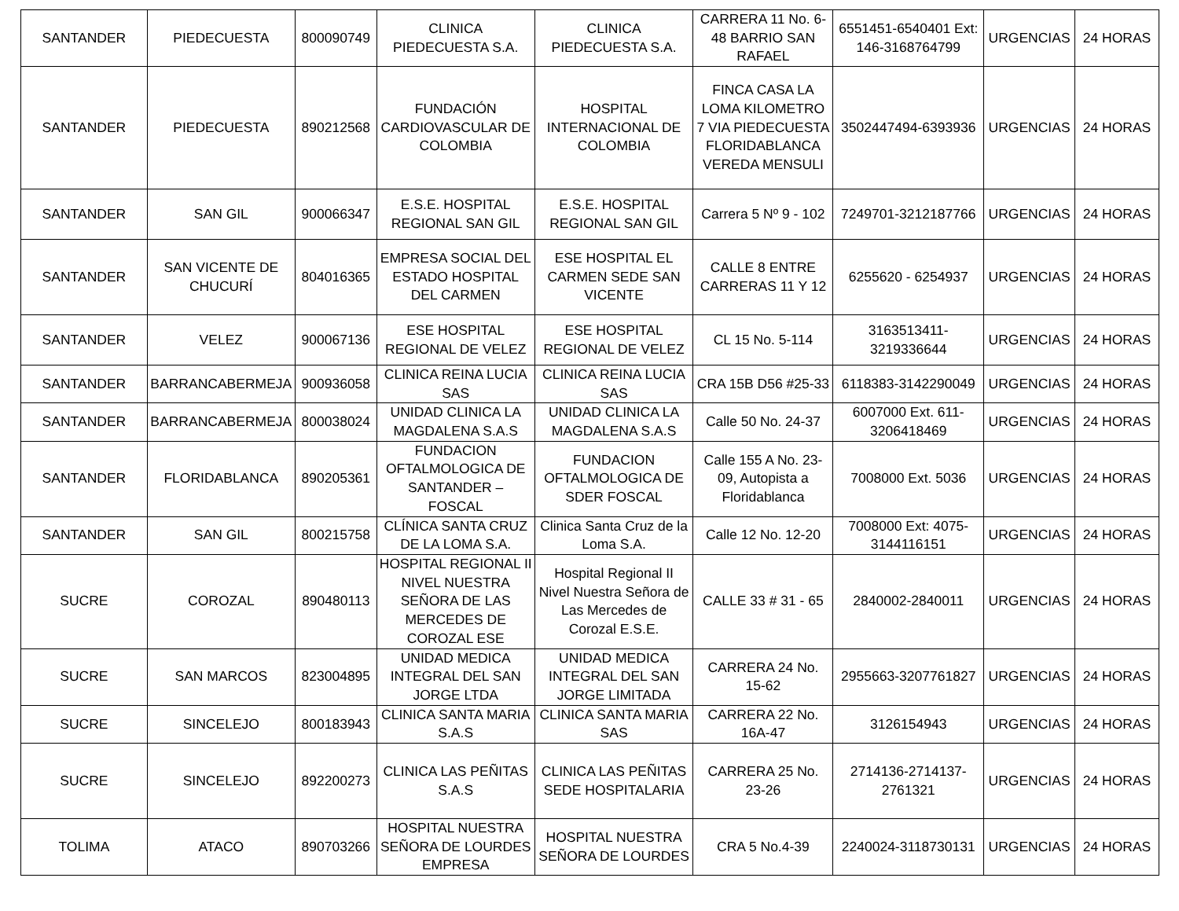| SANTANDER | PIEDECUESTA | 800090749 | CLINICA PIEDECUESTA S.A. | CLINICA PIEDECUESTA S.A. | CARRERA 11 No. 6-48 BARRIO SAN RAFAEL | 6551451-6540401 Ext: 146-3168764799 | URGENCIAS | 24 HORAS |
| SANTANDER | PIEDECUESTA | 890212568 | FUNDACIÓN CARDIOVASCULAR DE COLOMBIA | HOSPITAL INTERNACIONAL DE COLOMBIA | FINCA CASA LA LOMA KILOMETRO 7 VIA PIEDECUESTA FLORIDABLANCA VEREDA MENSULI | 3502447494-6393936 | URGENCIAS | 24 HORAS |
| SANTANDER | SAN GIL | 900066347 | E.S.E. HOSPITAL REGIONAL SAN GIL | E.S.E. HOSPITAL REGIONAL SAN GIL | Carrera 5 Nº 9 - 102 | 7249701-3212187766 | URGENCIAS | 24 HORAS |
| SANTANDER | SAN VICENTE DE CHUCURÍ | 804016365 | EMPRESA SOCIAL DEL ESTADO HOSPITAL DEL CARMEN | ESE HOSPITAL EL CARMEN SEDE SAN VICENTE | CALLE 8 ENTRE CARRERAS 11 Y 12 | 6255620 - 6254937 | URGENCIAS | 24 HORAS |
| SANTANDER | VELEZ | 900067136 | ESE HOSPITAL REGIONAL DE VELEZ | ESE HOSPITAL REGIONAL DE VELEZ | CL 15 No. 5-114 | 3163513411-3219336644 | URGENCIAS | 24 HORAS |
| SANTANDER | BARRANCABERMEJA | 900936058 | CLINICA REINA LUCIA SAS | CLINICA REINA LUCIA SAS | CRA 15B D56 #25-33 | 6118383-3142290049 | URGENCIAS | 24 HORAS |
| SANTANDER | BARRANCABERMEJA | 800038024 | UNIDAD CLINICA LA MAGDALENA S.A.S | UNIDAD CLINICA LA MAGDALENA S.A.S | Calle 50 No. 24-37 | 6007000 Ext. 611-3206418469 | URGENCIAS | 24 HORAS |
| SANTANDER | FLORIDABLANCA | 890205361 | FUNDACION OFTALMOLOGICA DE SANTANDER – FOSCAL | FUNDACION OFTALMOLOGICA DE SDER FOSCAL | Calle 155 A No. 23-09, Autopista a Floridablanca | 7008000 Ext. 5036 | URGENCIAS | 24 HORAS |
| SANTANDER | SAN GIL | 800215758 | CLÍNICA SANTA CRUZ DE LA LOMA S.A. | Clinica Santa Cruz de la Loma S.A. | Calle 12 No. 12-20 | 7008000 Ext: 4075-3144116151 | URGENCIAS | 24 HORAS |
| SUCRE | COROZAL | 890480113 | HOSPITAL REGIONAL II NIVEL NUESTRA SEÑORA DE LAS MERCEDES DE COROZAL ESE | Hospital Regional II Nivel Nuestra Señora de Las Mercedes de Corozal E.S.E. | CALLE 33 # 31 - 65 | 2840002-2840011 | URGENCIAS | 24 HORAS |
| SUCRE | SAN MARCOS | 823004895 | UNIDAD MEDICA INTEGRAL DEL SAN JORGE LTDA | UNIDAD MEDICA INTEGRAL DEL SAN JORGE LIMITADA | CARRERA 24 No. 15-62 | 2955663-3207761827 | URGENCIAS | 24 HORAS |
| SUCRE | SINCELEJO | 800183943 | CLINICA SANTA MARIA S.A.S | CLINICA SANTA MARIA SAS | CARRERA 22 No. 16A-47 | 3126154943 | URGENCIAS | 24 HORAS |
| SUCRE | SINCELEJO | 892200273 | CLINICA LAS PEÑITAS S.A.S | CLINICA LAS PEÑITAS SEDE HOSPITALARIA | CARRERA 25 No. 23-26 | 2714136-2714137-2761321 | URGENCIAS | 24 HORAS |
| TOLIMA | ATACO | 890703266 | HOSPITAL NUESTRA SEÑORA DE LOURDES EMPRESA | HOSPITAL NUESTRA SEÑORA DE LOURDES | CRA 5 No.4-39 | 2240024-3118730131 | URGENCIAS | 24 HORAS |